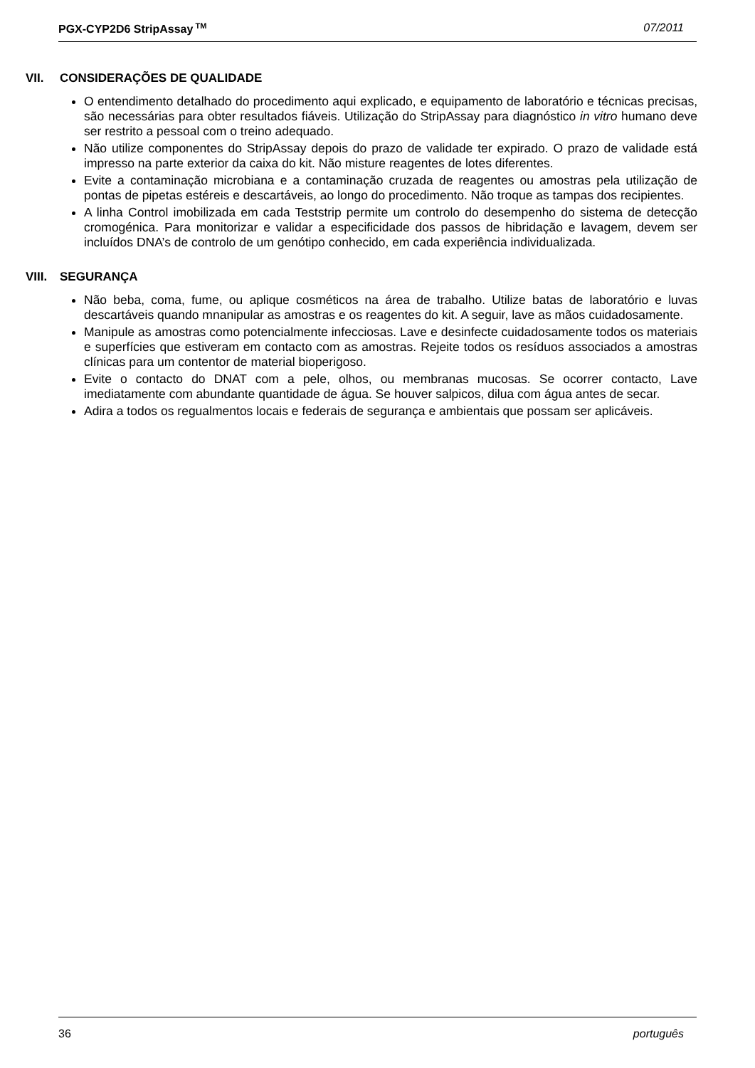PGX-CYP2D6 StripAssay<sup>TM</sup> 07/2011
VII. CONSIDERAÇÕES DE QUALIDADE
O entendimento detalhado do procedimento aqui explicado, e equipamento de laboratório e técnicas precisas, são necessárias para obter resultados fiáveis. Utilização do StripAssay para diagnóstico in vitro humano deve ser restrito a pessoal com o treino adequado.
Não utilize componentes do StripAssay depois do prazo de validade ter expirado. O prazo de validade está impresso na parte exterior da caixa do kit. Não misture reagentes de lotes diferentes.
Evite a contaminação microbiana e a contaminação cruzada de reagentes ou amostras pela utilização de pontas de pipetas estéreis e descartáveis, ao longo do procedimento. Não troque as tampas dos recipientes.
A linha Control imobilizada em cada Teststrip permite um controlo do desempenho do sistema de detecção cromogénica. Para monitorizar e validar a especificidade dos passos de hibridação e lavagem, devem ser incluídos DNA’s de controlo de um genótipo conhecido, em cada experiência individualizada.
VIII. SEGURANÇA
Não beba, coma, fume, ou aplique cosméticos na área de trabalho. Utilize batas de laboratório e luvas descartáveis quando mnanipular as amostras e os reagentes do kit. A seguir, lave as mãos cuidadosamente.
Manipule as amostras como potencialmente infecciosas. Lave e desinfecte cuidadosamente todos os materiais e superfícies que estiveram em contacto com as amostras. Rejeite todos os resíduos associados a amostras clínicas para um contentor de material bioperigoso.
Evite o contacto do DNAT com a pele, olhos, ou membranas mucosas. Se ocorrer contacto, Lave imediatamente com abundante quantidade de água. Se houver salpicos, dilua com água antes de secar.
Adira a todos os regualmentos locais e federais de segurança e ambientais que possam ser aplicáveis.
36 português